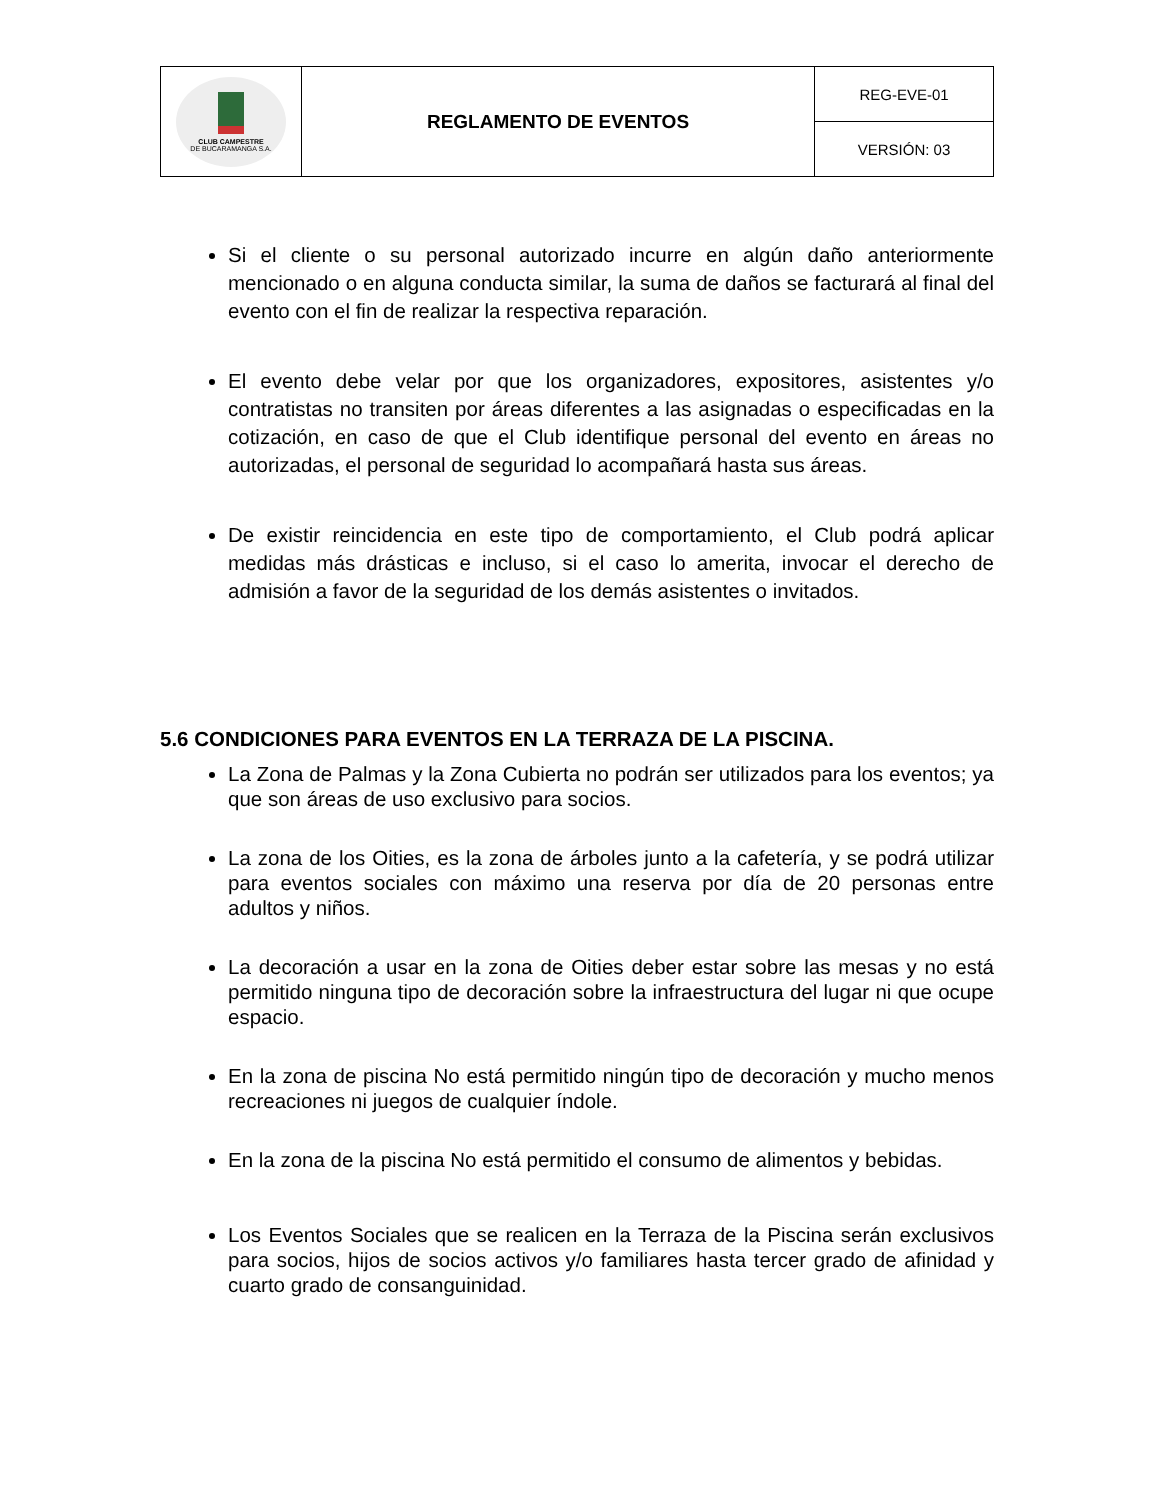| CLUB CAMPESTRE DE BUCARAMANGA S.A. | REGLAMENTO DE EVENTOS | REG-EVE-01 |
| | | VERSIÓN: 03 |
Si el cliente o su personal autorizado incurre en algún daño anteriormente mencionado o en alguna conducta similar, la suma de daños se facturará al final del evento con el fin de realizar la respectiva reparación.
El evento debe velar por que los organizadores, expositores, asistentes y/o contratistas no transiten por áreas diferentes a las asignadas o especificadas en la cotización, en caso de que el Club identifique personal del evento en áreas no autorizadas, el personal de seguridad lo acompañará hasta sus áreas.
De existir reincidencia en este tipo de comportamiento, el Club podrá aplicar medidas más drásticas e incluso, si el caso lo amerita, invocar el derecho de admisión a favor de la seguridad de los demás asistentes o invitados.
5.6 CONDICIONES PARA EVENTOS EN LA TERRAZA DE LA PISCINA.
La Zona de Palmas y la Zona Cubierta no podrán ser utilizados para los eventos; ya que son áreas de uso exclusivo para socios.
La zona de los Oities, es la zona de árboles junto a la cafetería, y se podrá utilizar para eventos sociales con máximo una reserva por día de 20 personas entre adultos y niños.
La decoración a usar en la zona de Oities deber estar sobre las mesas y no está permitido ninguna tipo de decoración sobre la infraestructura del lugar ni que ocupe espacio.
En la zona de piscina No está permitido ningún tipo de decoración y mucho menos recreaciones ni juegos de cualquier índole.
En la zona de la piscina No está permitido el consumo de alimentos y bebidas.
Los Eventos Sociales que se realicen en la Terraza de la Piscina serán exclusivos para socios, hijos de socios activos y/o familiares hasta tercer grado de afinidad y cuarto grado de consanguinidad.